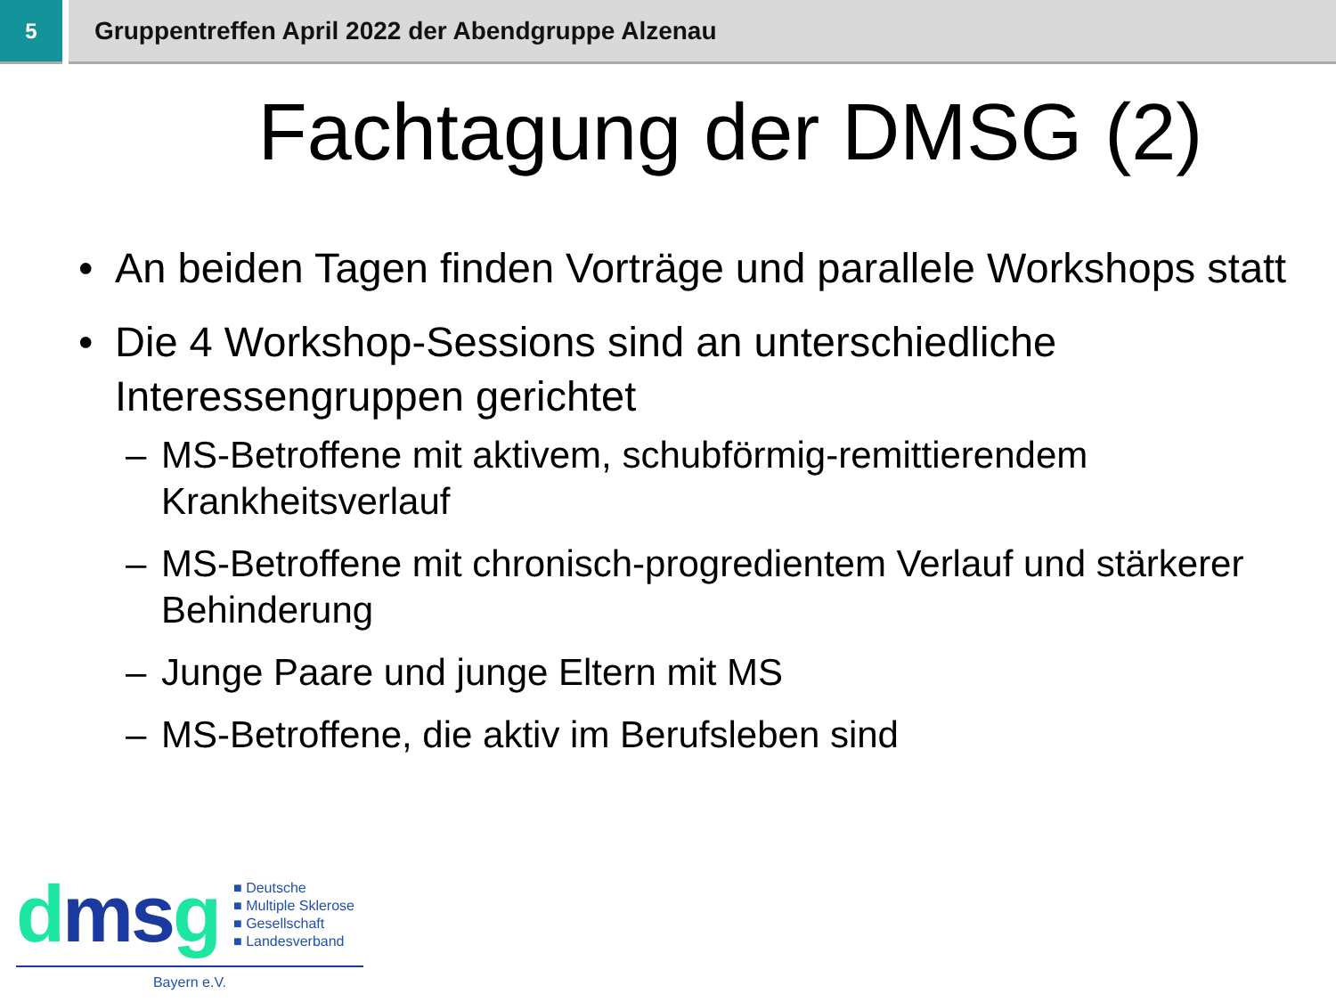5
Gruppentreffen April 2022 der Abendgruppe Alzenau
Fachtagung der DMSG (2)
• An beiden Tagen finden Vorträge und parallele Workshops statt
• Die 4 Workshop-Sessions sind an unterschiedliche Interessengruppen gerichtet
– MS-Betroffene mit aktivem, schubförmig-remittierendem Krankheitsverlauf
– MS-Betroffene mit chronisch-progredientem Verlauf und stärkerer Behinderung
– Junge Paare und junge Eltern mit MS
– MS-Betroffene, die aktiv im Berufsleben sind
dms g
■ Deutsche
■ Multiple Sklerose
■ Gesellschaft
■ Landesverband
Bayern e.V.